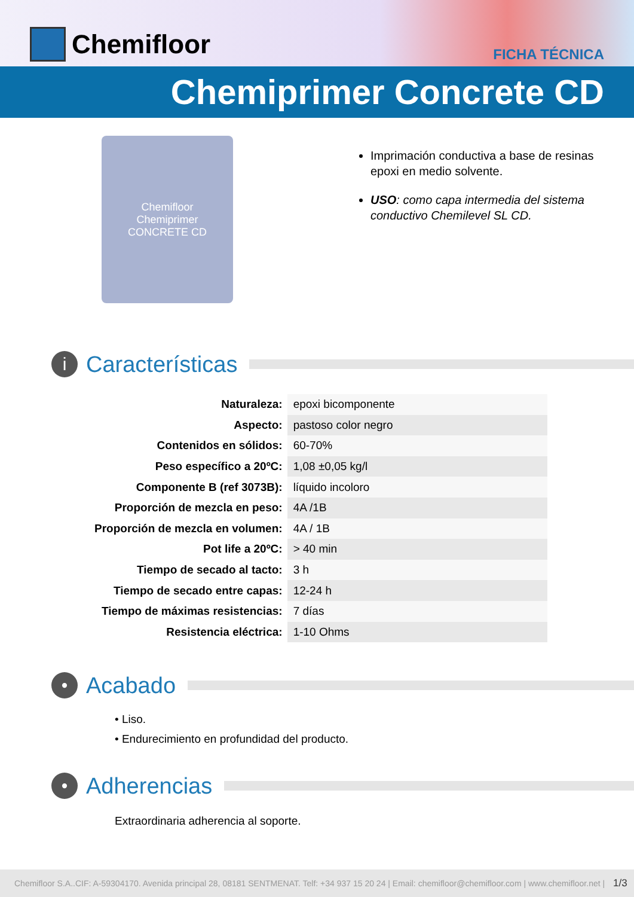Chemifloor
FICHA TÉCNICA
Chemiprimer Concrete CD
Chemifloor
Chemiprimer
CONCRETE CD
Imprimación conductiva a base de resinas epoxi en medio solvente.
USO: como capa intermedia del sistema conductivo Chemilevel SL CD.
i Características
| Naturaleza: | epoxi bicomponente |
| Aspecto: | pastoso color negro |
| Contenidos en sólidos: | 60-70% |
| Peso específico a 20ºC: | 1,08 ±0,05 kg/l |
| Componente B (ref 3073B): | líquido incoloro |
| Proporción de mezcla en peso: | 4A /1B |
| Proporción de mezcla en volumen: | 4A / 1B |
| Pot life a 20ºC: | > 40 min |
| Tiempo de secado al tacto: | 3 h |
| Tiempo de secado entre capas: | 12-24 h |
| Tiempo de máximas resistencias: | 7 días |
| Resistencia eléctrica: | 1-10 Ohms |
• Acabado
• Liso.
• Endurecimiento en profundidad del producto.
• Adherencias
Extraordinaria adherencia al soporte.
Chemifloor S.A..CIF: A-59304170. Avenida principal 28, 08181 SENTMENAT. Telf: +34 937 15 20 24 | Email: chemifloor@chemifloor.com | www.chemifloor.net | 1/3